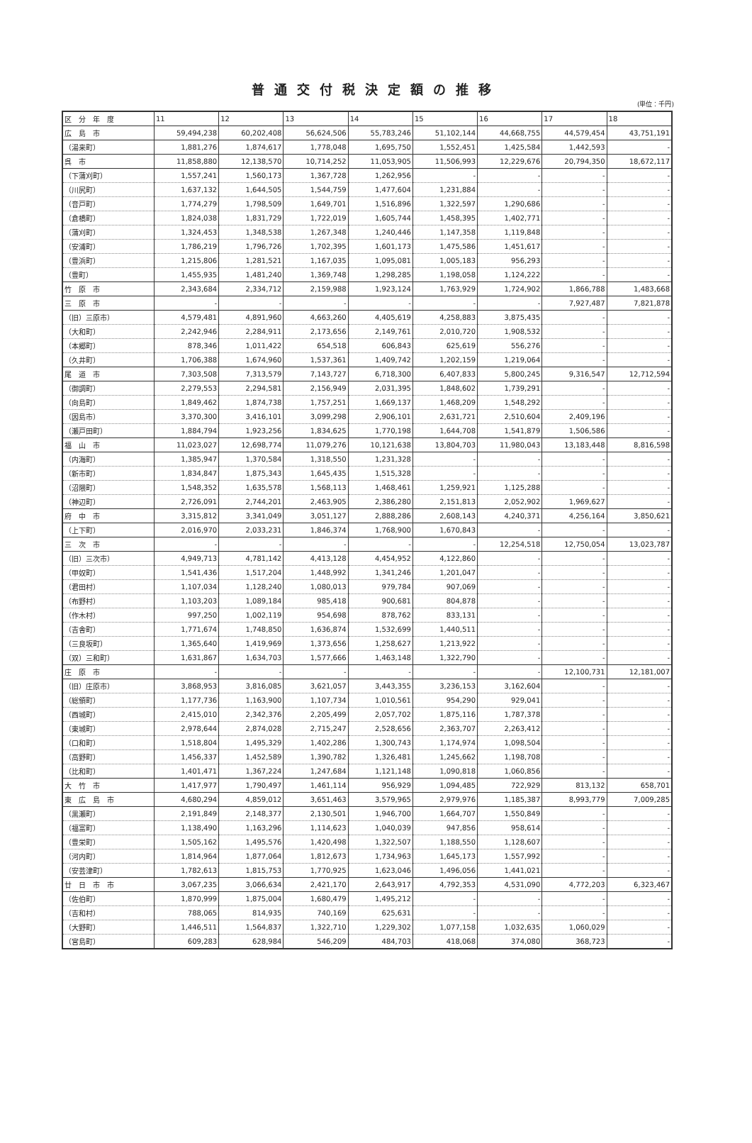普通交付税決定額の推移
(単位：千円)
| 区 分 年 度 | 11 | 12 | 13 | 14 | 15 | 16 | 17 | 18 |
| --- | --- | --- | --- | --- | --- | --- | --- | --- |
| 広 島 市 | 59,494,238 | 60,202,408 | 56,624,506 | 55,783,246 | 51,102,144 | 44,668,755 | 44,579,454 | 43,751,191 |
| （湯来町） | 1,881,276 | 1,874,617 | 1,778,048 | 1,695,750 | 1,552,451 | 1,425,584 | 1,442,593 | - |
| 呉 市 | 11,858,880 | 12,138,570 | 10,714,252 | 11,053,905 | 11,506,993 | 12,229,676 | 20,794,350 | 18,672,117 |
| （下蒲刈町） | 1,557,241 | 1,560,173 | 1,367,728 | 1,262,956 | - | - | - | - |
| （川尻町） | 1,637,132 | 1,644,505 | 1,544,759 | 1,477,604 | 1,231,884 | - | - | - |
| （音戸町） | 1,774,279 | 1,798,509 | 1,649,701 | 1,516,896 | 1,322,597 | 1,290,686 | - | - |
| （倉橋町） | 1,824,038 | 1,831,729 | 1,722,019 | 1,605,744 | 1,458,395 | 1,402,771 | - | - |
| （蒲刈町） | 1,324,453 | 1,348,538 | 1,267,348 | 1,240,446 | 1,147,358 | 1,119,848 | - | - |
| （安浦町） | 1,786,219 | 1,796,726 | 1,702,395 | 1,601,173 | 1,475,586 | 1,451,617 | - | - |
| （豊浜町） | 1,215,806 | 1,281,521 | 1,167,035 | 1,095,081 | 1,005,183 | 956,293 | - | - |
| （豊町） | 1,455,935 | 1,481,240 | 1,369,748 | 1,298,285 | 1,198,058 | 1,124,222 | - | - |
| 竹 原 市 | 2,343,684 | 2,334,712 | 2,159,988 | 1,923,124 | 1,763,929 | 1,724,902 | 1,866,788 | 1,483,668 |
| 三 原 市 | - | - | - | - | - | - | 7,927,487 | 7,821,878 |
| （旧）三原市） | 4,579,481 | 4,891,960 | 4,663,260 | 4,405,619 | 4,258,883 | 3,875,435 | - | - |
| （大和町） | 2,242,946 | 2,284,911 | 2,173,656 | 2,149,761 | 2,010,720 | 1,908,532 | - | - |
| （本郷町） | 878,346 | 1,011,422 | 654,518 | 606,843 | 625,619 | 556,276 | - | - |
| （久井町） | 1,706,388 | 1,674,960 | 1,537,361 | 1,409,742 | 1,202,159 | 1,219,064 | - | - |
| 尾 道 市 | 7,303,508 | 7,313,579 | 7,143,727 | 6,718,300 | 6,407,833 | 5,800,245 | 9,316,547 | 12,712,594 |
| （御調町） | 2,279,553 | 2,294,581 | 2,156,949 | 2,031,395 | 1,848,602 | 1,739,291 | - | - |
| （向島町） | 1,849,462 | 1,874,738 | 1,757,251 | 1,669,137 | 1,468,209 | 1,548,292 | - | - |
| （因島市） | 3,370,300 | 3,416,101 | 3,099,298 | 2,906,101 | 2,631,721 | 2,510,604 | 2,409,196 | - |
| （瀬戸田町） | 1,884,794 | 1,923,256 | 1,834,625 | 1,770,198 | 1,644,708 | 1,541,879 | 1,506,586 | - |
| 福 山 市 | 11,023,027 | 12,698,774 | 11,079,276 | 10,121,638 | 13,804,703 | 11,980,043 | 13,183,448 | 8,816,598 |
| （内海町） | 1,385,947 | 1,370,584 | 1,318,550 | 1,231,328 | - | - | - | - |
| （新市町） | 1,834,847 | 1,875,343 | 1,645,435 | 1,515,328 | - | - | - | - |
| （沼隈町） | 1,548,352 | 1,635,578 | 1,568,113 | 1,468,461 | 1,259,921 | 1,125,288 | - | - |
| （神辺町） | 2,726,091 | 2,744,201 | 2,463,905 | 2,386,280 | 2,151,813 | 2,052,902 | 1,969,627 | - |
| 府 中 市 | 3,315,812 | 3,341,049 | 3,051,127 | 2,888,286 | 2,608,143 | 4,240,371 | 4,256,164 | 3,850,621 |
| （上下町） | 2,016,970 | 2,033,231 | 1,846,374 | 1,768,900 | 1,670,843 | - | - | - |
| 三 次 市 | - | - | - | - | - | 12,254,518 | 12,750,054 | 13,023,787 |
| （旧）三次市） | 4,949,713 | 4,781,142 | 4,413,128 | 4,454,952 | 4,122,860 | - | - | - |
| （甲奴町） | 1,541,436 | 1,517,204 | 1,448,992 | 1,341,246 | 1,201,047 | - | - | - |
| （君田村） | 1,107,034 | 1,128,240 | 1,080,013 | 979,784 | 907,069 | - | - | - |
| （布野村） | 1,103,203 | 1,089,184 | 985,418 | 900,681 | 804,878 | - | - | - |
| （作木村） | 997,250 | 1,002,119 | 954,698 | 878,762 | 833,131 | - | - | - |
| （吉舎町） | 1,771,674 | 1,748,850 | 1,636,874 | 1,532,699 | 1,440,511 | - | - | - |
| （三良坂町） | 1,365,640 | 1,419,969 | 1,373,656 | 1,258,627 | 1,213,922 | - | - | - |
| （双）三和町） | 1,631,867 | 1,634,703 | 1,577,666 | 1,463,148 | 1,322,790 | - | - | - |
| 庄 原 市 | - | - | - | - | - | - | 12,100,731 | 12,181,007 |
| （旧）庄原市） | 3,868,953 | 3,816,085 | 3,621,057 | 3,443,355 | 3,236,153 | 3,162,604 | - | - |
| （総領町） | 1,177,736 | 1,163,900 | 1,107,734 | 1,010,561 | 954,290 | 929,041 | - | - |
| （西城町） | 2,415,010 | 2,342,376 | 2,205,499 | 2,057,702 | 1,875,116 | 1,787,378 | - | - |
| （東城町） | 2,978,644 | 2,874,028 | 2,715,247 | 2,528,656 | 2,363,707 | 2,263,412 | - | - |
| （口和町） | 1,518,804 | 1,495,329 | 1,402,286 | 1,300,743 | 1,174,974 | 1,098,504 | - | - |
| （高野町） | 1,456,337 | 1,452,589 | 1,390,782 | 1,326,481 | 1,245,662 | 1,198,708 | - | - |
| （比和町） | 1,401,471 | 1,367,224 | 1,247,684 | 1,121,148 | 1,090,818 | 1,060,856 | - | - |
| 大 竹 市 | 1,417,977 | 1,790,497 | 1,461,114 | 956,929 | 1,094,485 | 722,929 | 813,132 | 658,701 |
| 東 広 島 市 | 4,680,294 | 4,859,012 | 3,651,463 | 3,579,965 | 2,979,976 | 1,185,387 | 8,993,779 | 7,009,285 |
| （黒瀬町） | 2,191,849 | 2,148,377 | 2,130,501 | 1,946,700 | 1,664,707 | 1,550,849 | - | - |
| （福富町） | 1,138,490 | 1,163,296 | 1,114,623 | 1,040,039 | 947,856 | 958,614 | - | - |
| （豊栄町） | 1,505,162 | 1,495,576 | 1,420,498 | 1,322,507 | 1,188,550 | 1,128,607 | - | - |
| （河内町） | 1,814,964 | 1,877,064 | 1,812,673 | 1,734,963 | 1,645,173 | 1,557,992 | - | - |
| （安芸津町） | 1,782,613 | 1,815,753 | 1,770,925 | 1,623,046 | 1,496,056 | 1,441,021 | - | - |
| 廿 日 市 市 | 3,067,235 | 3,066,634 | 2,421,170 | 2,643,917 | 4,792,353 | 4,531,090 | 4,772,203 | 6,323,467 |
| （佐伯町） | 1,870,999 | 1,875,004 | 1,680,479 | 1,495,212 | - | - | - | - |
| （吉和村） | 788,065 | 814,935 | 740,169 | 625,631 | - | - | - | - |
| （大野町） | 1,446,511 | 1,564,837 | 1,322,710 | 1,229,302 | 1,077,158 | 1,032,635 | 1,060,029 | - |
| （宮島町） | 609,283 | 628,984 | 546,209 | 484,703 | 418,068 | 374,080 | 368,723 | - |